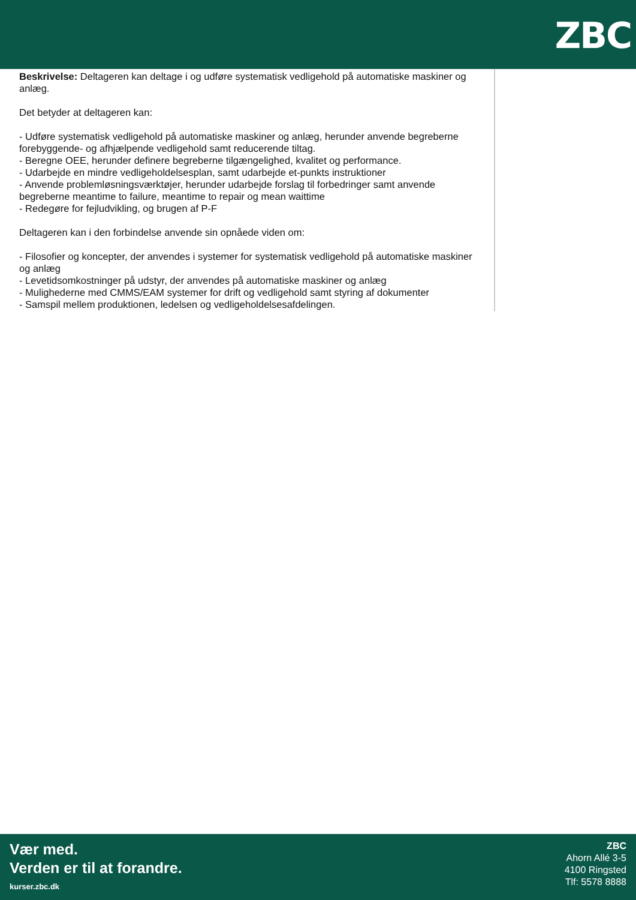ZBC
Beskrivelse: Deltageren kan deltage i og udføre systematisk vedligehold på automatiske maskiner og anlæg.
Det betyder at deltageren kan:
- Udføre systematisk vedligehold på automatiske maskiner og anlæg, herunder anvende begreberne forebyggende- og afhjælpende vedligehold samt reducerende tiltag.
- Beregne OEE, herunder definere begreberne tilgængelighed, kvalitet og performance.
- Udarbejde en mindre vedligeholdelsesplan, samt udarbejde et-punkts instruktioner
- Anvende problemløsningsværktøjer, herunder udarbejde forslag til forbedringer samt anvende begreberne meantime to failure, meantime to repair og mean waittime
- Redegøre for fejludvikling, og brugen af P-F
Deltageren kan i den forbindelse anvende sin opnåede viden om:
- Filosofier og koncepter, der anvendes i systemer for systematisk vedligehold på automatiske maskiner og anlæg
- Levetidsomkostninger på udstyr, der anvendes på automatiske maskiner og anlæg
- Mulighederne med CMMS/EAM systemer for drift og vedligehold samt styring af dokumenter
- Samspil mellem produktionen, ledelsen og vedligeholdelsesafdelingen.
Vær med.
Verden er til at forandre.
kurser.zbc.dk
ZBC
Ahorn Allé 3-5
4100 Ringsted
Tlf: 5578 8888